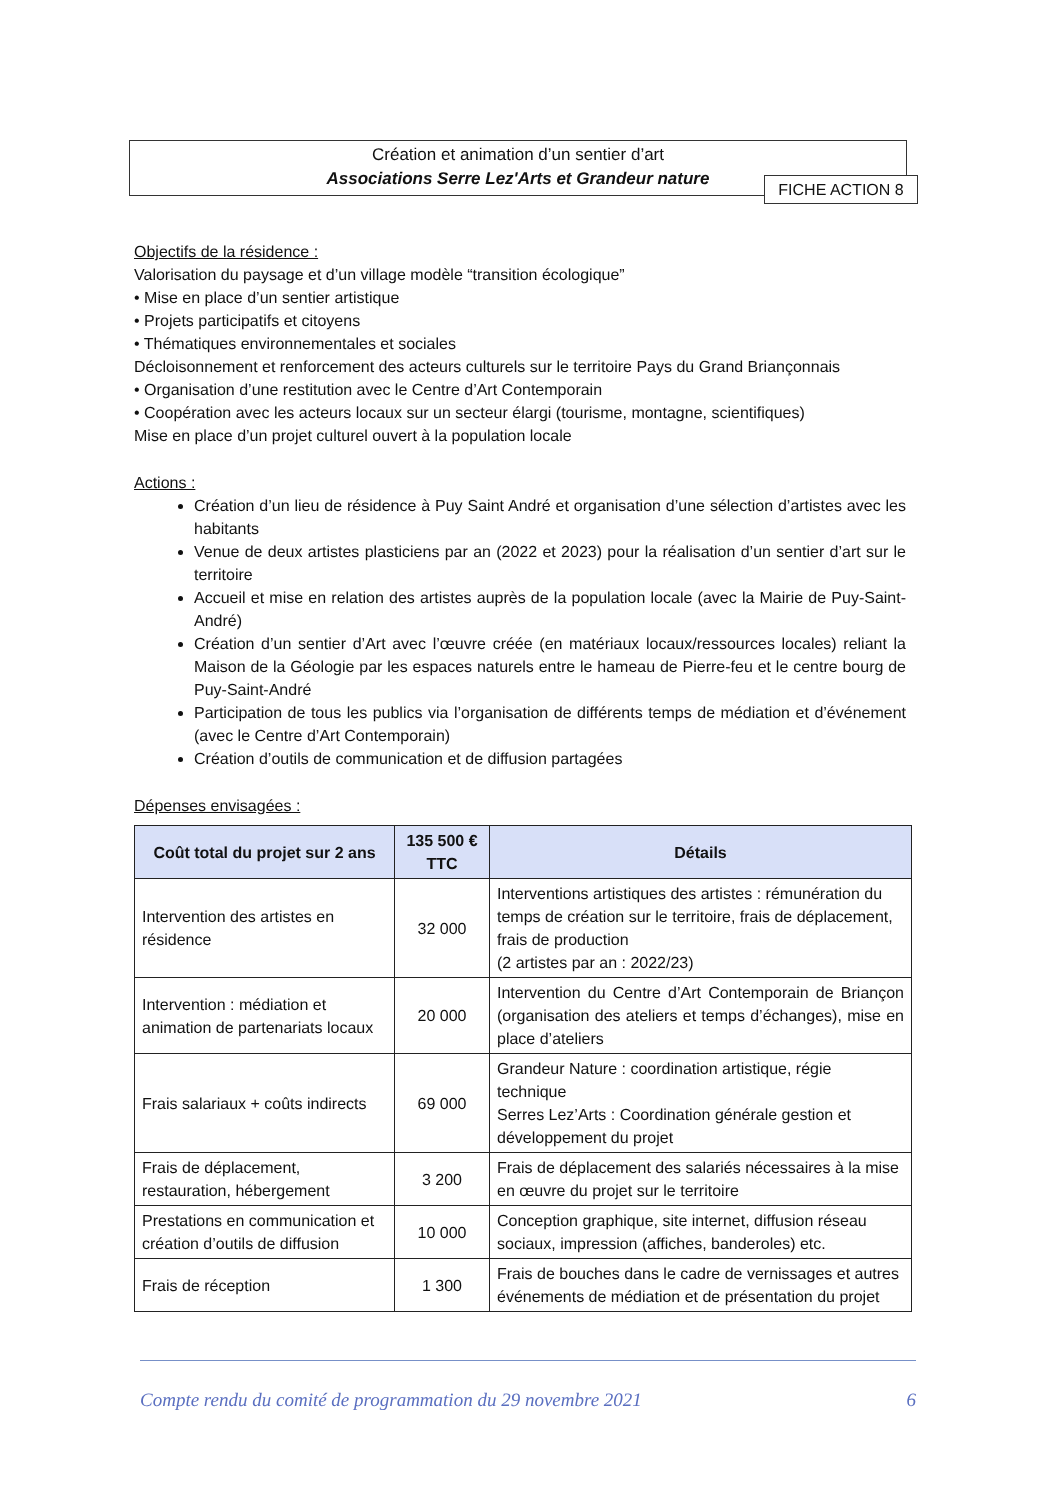Création et animation d’un sentier d’art
Associations Serre Lez'Arts et Grandeur nature
FICHE ACTION 8
Objectifs de la résidence :
Valorisation du paysage et d’un village modèle “transition écologique”
• Mise en place d’un sentier artistique
• Projets participatifs et citoyens
• Thématiques environnementales et sociales
Décloisonnement et renforcement des acteurs culturels sur le territoire Pays du Grand Briançonnais
• Organisation d’une restitution avec le Centre d’Art Contemporain
• Coopération avec les acteurs locaux sur un secteur élargi (tourisme, montagne, scientifiques)
Mise en place d’un projet culturel ouvert à la population locale
Actions :
Création d’un lieu de résidence à Puy Saint André et organisation d’une sélection d’artistes avec les habitants
Venue de deux artistes plasticiens par an (2022 et 2023) pour la réalisation d’un sentier d’art sur le territoire
Accueil et mise en relation des artistes auprès de la population locale (avec la Mairie de Puy-Saint-André)
Création d’un sentier d’Art avec l’œuvre créée (en matériaux locaux/ressources locales) reliant la Maison de la Géologie par les espaces naturels entre le hameau de Pierre-feu et le centre bourg de Puy-Saint-André
Participation de tous les publics via l’organisation de différents temps de médiation et d’événement (avec le Centre d’Art Contemporain)
Création d’outils de communication et de diffusion partagées
Dépenses envisagées :
| Coût total du projet sur 2 ans | 135 500 € TTC | Détails |
| --- | --- | --- |
| Intervention des artistes en résidence | 32 000 | Interventions artistiques des artistes : rémunération du temps de création sur le territoire, frais de déplacement, frais de production (2 artistes par an : 2022/23) |
| Intervention : médiation et animation de partenariats locaux | 20 000 | Intervention du Centre d’Art Contemporain de Briançon (organisation des ateliers et temps d’échanges), mise en place d’ateliers |
| Frais salariaux + coûts indirects | 69 000 | Grandeur Nature : coordination artistique, régie technique Serres Lez’Arts : Coordination générale gestion et développement du projet |
| Frais de déplacement, restauration, hébergement | 3 200 | Frais de déplacement des salariés nécessaires à la mise en œuvre du projet sur le territoire |
| Prestations en communication et création d’outils de diffusion | 10 000 | Conception graphique, site internet, diffusion réseau sociaux, impression (affiches, banderoles) etc. |
| Frais de réception | 1 300 | Frais de bouches dans le cadre de vernissages et autres événements de médiation et de présentation du projet |
Compte rendu du comité de programmation du 29 novembre 2021 6